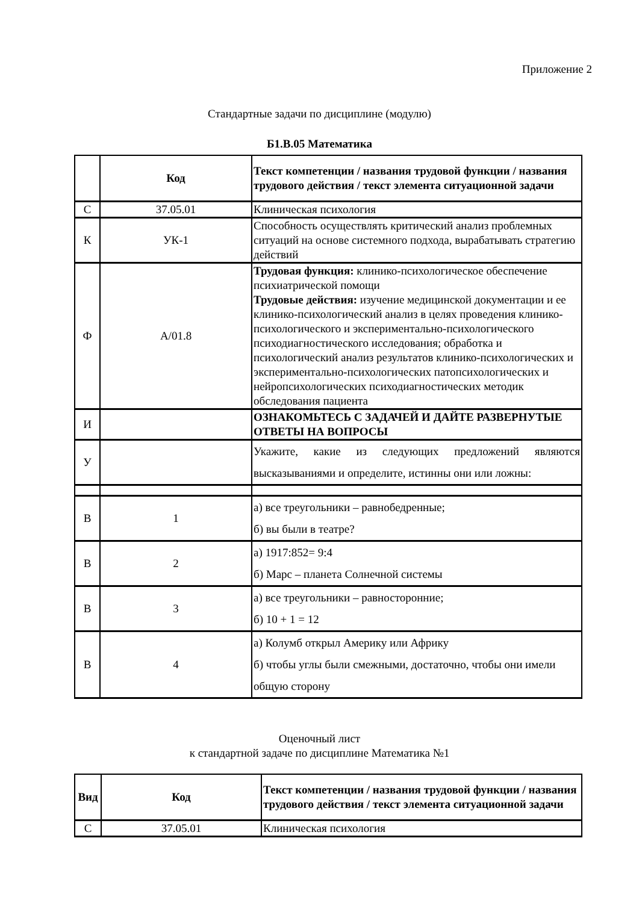Приложение 2
Стандартные задачи по дисциплине (модулю)
Б1.В.05 Математика
| | Код | Текст компетенции / названия трудовой функции / названия трудового действия / текст элемента ситуационной задачи |
| С | 37.05.01 | Клиническая психология |
| К | УК-1 | Способность осуществлять критический анализ проблемных ситуаций на основе системного подхода, вырабатывать стратегию действий |
| Ф | А/01.8 | Трудовая функция: клинико-психологическое обеспечение психиатрической помощи Трудовые действия: изучение медицинской документации и ее клинико-психологический анализ в целях проведения клинико-психологического и экспериментально-психологического психодиагностического исследования; обработка и психологический анализ результатов клинико-психологических и экспериментально-психологических патопсихологических и нейропсихологических психодиагностических методик обследования пациента |
| И | | ОЗНАКОМЬТЕСЬ С ЗАДАЧЕЙ И ДАЙТЕ РАЗВЕРНУТЫЕ ОТВЕТЫ НА ВОПРОСЫ |
| У | | Укажите, какие из следующих предложений являются высказываниями и определите, истинны они или ложны: |
| В | 1 | а) все треугольники – равнобедренные; б) вы были в театре? |
| В | 2 | а) 1917:852= 9:4 б) Марс – планета Солнечной системы |
| В | 3 | а) все треугольники – равносторонние; б) 10 + 1 = 12 |
| В | 4 | а) Колумб открыл Америку или Африку б) чтобы углы были смежными, достаточно, чтобы они имели общую сторону |
Оценочный лист
к стандартной задаче по дисциплине Математика №1
| Вид | Код | Текст компетенции / названия трудовой функции / названия трудового действия / текст элемента ситуационной задачи |
| С | 37.05.01 | Клиническая психология |